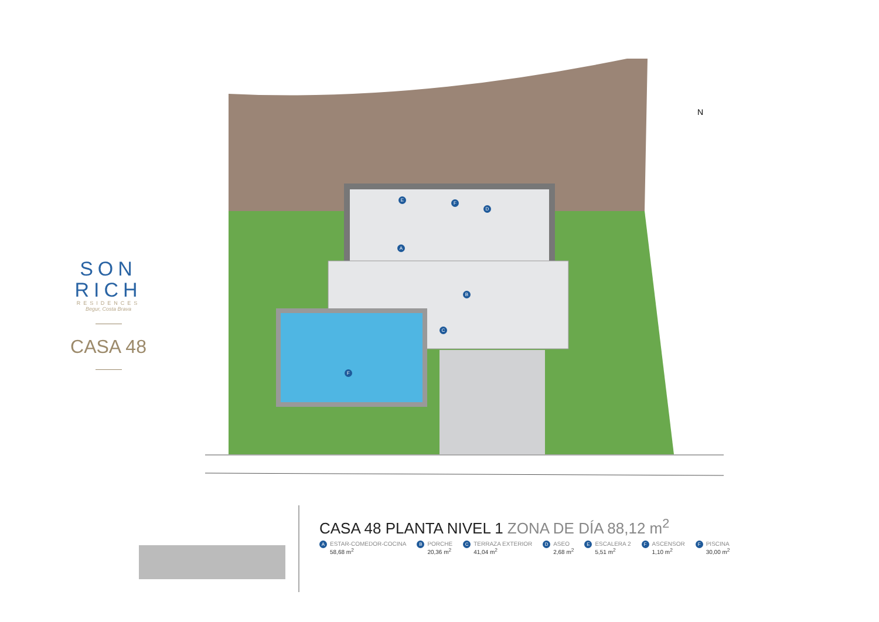N
A
B
C
D
E
F
F
SON
RICH
RESIDENCES
Begur, Costa Brava
CASA 48
CASA 48 PLANTA NIVEL 1 ZONA DE DÍA 88,12 m<sup>2</sup>
A ESTAR-COMEDOR-COCINA
58,68 m<sup>2</sup>
B PORCHE
20,36 m<sup>2</sup>
C TERRAZA EXTERIOR
41,04 m<sup>2</sup>
D ASEO
2,68 m<sup>2</sup>
E ESCALERA 2
5,51 m<sup>2</sup>
F ASCENSOR
1,10 m<sup>2</sup>
F PISCINA
30,00 m<sup>2</sup>